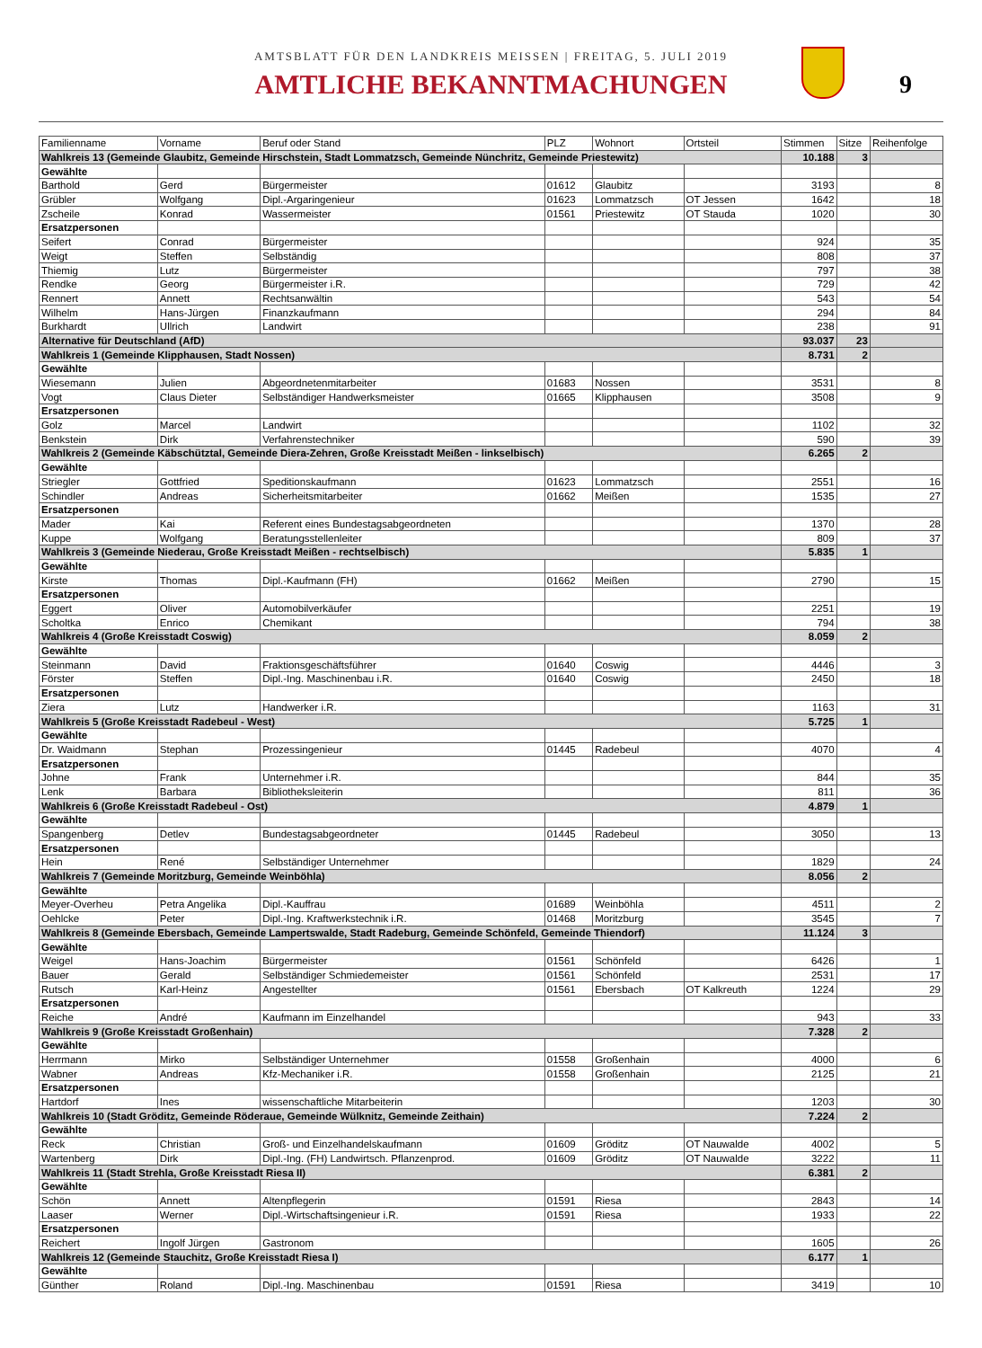AMTSBLATT FÜR DEN LANDKREIS MEISSEN | FREITAG, 5. JULI 2019
AMTLICHE BEKANNTMACHUNGEN
9
| Familienname | Vorname | Beruf oder Stand | PLZ | Wohnort | Ortsteil | Stimmen | Sitze | Reihenfolge |
| --- | --- | --- | --- | --- | --- | --- | --- | --- |
| Wahlkreis 13 (Gemeinde Glaubitz, Gemeinde Hirschstein, Stadt Lommatzsch, Gemeinde Nünchritz, Gemeinde Priestewitz) | | | | | | 10.188 | 3 | |
| Gewählte | | | | | | | | |
| Barthold | Gerd | Bürgermeister | 01612 | Glaubitz | | 3193 | | 8 |
| Grübler | Wolfgang | Dipl.-Argaringenieur | 01623 | Lommatzsch | OT Jessen | 1642 | | 18 |
| Zscheile | Konrad | Wassermeister | 01561 | Priestewitz | OT Stauda | 1020 | | 30 |
| Ersatzpersonen | | | | | | | | |
| Seifert | Conrad | Bürgermeister | | | | 924 | | 35 |
| Weigt | Steffen | Selbständig | | | | 808 | | 37 |
| Thiemig | Lutz | Bürgermeister | | | | 797 | | 38 |
| Rendke | Georg | Bürgermeister i.R. | | | | 729 | | 42 |
| Rennert | Annett | Rechtsanwältin | | | | 543 | | 54 |
| Wilhelm | Hans-Jürgen | Finanzkaufmann | | | | 294 | | 84 |
| Burkhardt | Ullrich | Landwirt | | | | 238 | | 91 |
| Alternative für Deutschland (AfD) | | | | | | 93.037 | 23 | |
| Wahlkreis 1 (Gemeinde Klipphausen, Stadt Nossen) | | | | | | 8.731 | 2 | |
| Gewählte | | | | | | | | |
| Wiesemann | Julien | Abgeordnetenmitarbeiter | 01683 | Nossen | | 3531 | | 8 |
| Vogt | Claus Dieter | Selbständiger Handwerksmeister | 01665 | Klipphausen | | 3508 | | 9 |
| Ersatzpersonen | | | | | | | | |
| Golz | Marcel | Landwirt | | | | 1102 | | 32 |
| Benkstein | Dirk | Verfahrenstechniker | | | | 590 | | 39 |
| Wahlkreis 2 (Gemeinde Käbschütztal, Gemeinde Diera-Zehren, Große Kreisstadt Meißen - linkselbisch) | | | | | | 6.265 | 2 | |
| Gewählte | | | | | | | | |
| Striegler | Gottfried | Speditionskaufmann | 01623 | Lommatzsch | | 2551 | | 16 |
| Schindler | Andreas | Sicherheitsmitarbeiter | 01662 | Meißen | | 1535 | | 27 |
| Ersatzpersonen | | | | | | | | |
| Mader | Kai | Referent eines Bundestagsabgeordneten | | | | 1370 | | 28 |
| Kuppe | Wolfgang | Beratungsstellenleiter | | | | 809 | | 37 |
| Wahlkreis 3 (Gemeinde Niederau, Große Kreisstadt Meißen - rechtselbisch) | | | | | | 5.835 | 1 | |
| Gewählte | | | | | | | | |
| Kirste | Thomas | Dipl.-Kaufmann (FH) | 01662 | Meißen | | 2790 | | 15 |
| Ersatzpersonen | | | | | | | | |
| Eggert | Oliver | Automobilverkäufer | | | | 2251 | | 19 |
| Scholtka | Enrico | Chemikant | | | | 794 | | 38 |
| Wahlkreis 4 (Große Kreisstadt Coswig) | | | | | | 8.059 | 2 | |
| Gewählte | | | | | | | | |
| Steinmann | David | Fraktionsgeschäftsführer | 01640 | Coswig | | 4446 | | 3 |
| Förster | Steffen | Dipl.-Ing. Maschinenbau i.R. | 01640 | Coswig | | 2450 | | 18 |
| Ersatzpersonen | | | | | | | | |
| Ziera | Lutz | Handwerker i.R. | | | | 1163 | | 31 |
| Wahlkreis 5 (Große Kreisstadt Radebeul - West) | | | | | | 5.725 | 1 | |
| Gewählte | | | | | | | | |
| Dr. Waidmann | Stephan | Prozessingenieur | 01445 | Radebeul | | 4070 | | 4 |
| Ersatzpersonen | | | | | | | | |
| Johne | Frank | Unternehmer i.R. | | | | 844 | | 35 |
| Lenk | Barbara | Bibliotheksleiterin | | | | 811 | | 36 |
| Wahlkreis 6 (Große Kreisstadt Radebeul - Ost) | | | | | | 4.879 | 1 | |
| Gewählte | | | | | | | | |
| Spangenberg | Detlev | Bundestagsabgeordneter | 01445 | Radebeul | | 3050 | | 13 |
| Ersatzpersonen | | | | | | | | |
| Hein | René | Selbständiger Unternehmer | | | | 1829 | | 24 |
| Wahlkreis 7 (Gemeinde Moritzburg, Gemeinde Weinböhla) | | | | | | 8.056 | 2 | |
| Gewählte | | | | | | | | |
| Meyer-Overheu | Petra Angelika | Dipl.-Kauffrau | 01689 | Weinböhla | | 4511 | | 2 |
| Oehlcke | Peter | Dipl.-Ing. Kraftwerkstechnik i.R. | 01468 | Moritzburg | | 3545 | | 7 |
| Wahlkreis 8 (Gemeinde Ebersbach, Gemeinde Lampertswalde, Stadt Radeburg, Gemeinde Schönfeld, Gemeinde Thiendorf) | | | | | | 11.124 | 3 | |
| Gewählte | | | | | | | | |
| Weigel | Hans-Joachim | Bürgermeister | 01561 | Schönfeld | | 6426 | | 1 |
| Bauer | Gerald | Selbständiger Schmiedemeister | 01561 | Schönfeld | | 2531 | | 17 |
| Rutsch | Karl-Heinz | Angestellter | 01561 | Ebersbach | OT Kalkreuth | 1224 | | 29 |
| Ersatzpersonen | | | | | | | | |
| Reiche | André | Kaufmann im Einzelhandel | | | | 943 | | 33 |
| Wahlkreis 9 (Große Kreisstadt Großenhain) | | | | | | 7.328 | 2 | |
| Gewählte | | | | | | | | |
| Herrmann | Mirko | Selbständiger Unternehmer | 01558 | Großenhain | | 4000 | | 6 |
| Wabner | Andreas | Kfz-Mechaniker i.R. | 01558 | Großenhain | | 2125 | | 21 |
| Ersatzpersonen | | | | | | | | |
| Hartdorf | Ines | wissenschaftliche Mitarbeiterin | | | | 1203 | | 30 |
| Wahlkreis 10 (Stadt Gröditz, Gemeinde Röderaue, Gemeinde Wülknitz, Gemeinde Zeithain) | | | | | | 7.224 | 2 | |
| Gewählte | | | | | | | | |
| Reck | Christian | Groß- und Einzelhandelskaufmann | 01609 | Gröditz | OT Nauwalde | 4002 | | 5 |
| Wartenberg | Dirk | Dipl.-Ing. (FH) Landwirtsch. Pflanzenprod. | 01609 | Gröditz | OT Nauwalde | 3222 | | 11 |
| Wahlkreis 11 (Stadt Strehla, Große Kreisstadt Riesa II) | | | | | | 6.381 | 2 | |
| Gewählte | | | | | | | | |
| Schön | Annett | Altenpflegerin | 01591 | Riesa | | 2843 | | 14 |
| Laaser | Werner | Dipl.-Wirtschaftsingenieur i.R. | 01591 | Riesa | | 1933 | | 22 |
| Ersatzpersonen | | | | | | | | |
| Reichert | Ingolf Jürgen | Gastronom | | | | 1605 | | 26 |
| Wahlkreis 12 (Gemeinde Stauchitz, Große Kreisstadt Riesa I) | | | | | | 6.177 | 1 | |
| Gewählte | | | | | | | | |
| Günther | Roland | Dipl.-Ing. Maschinenbau | 01591 | Riesa | | 3419 | | 10 |